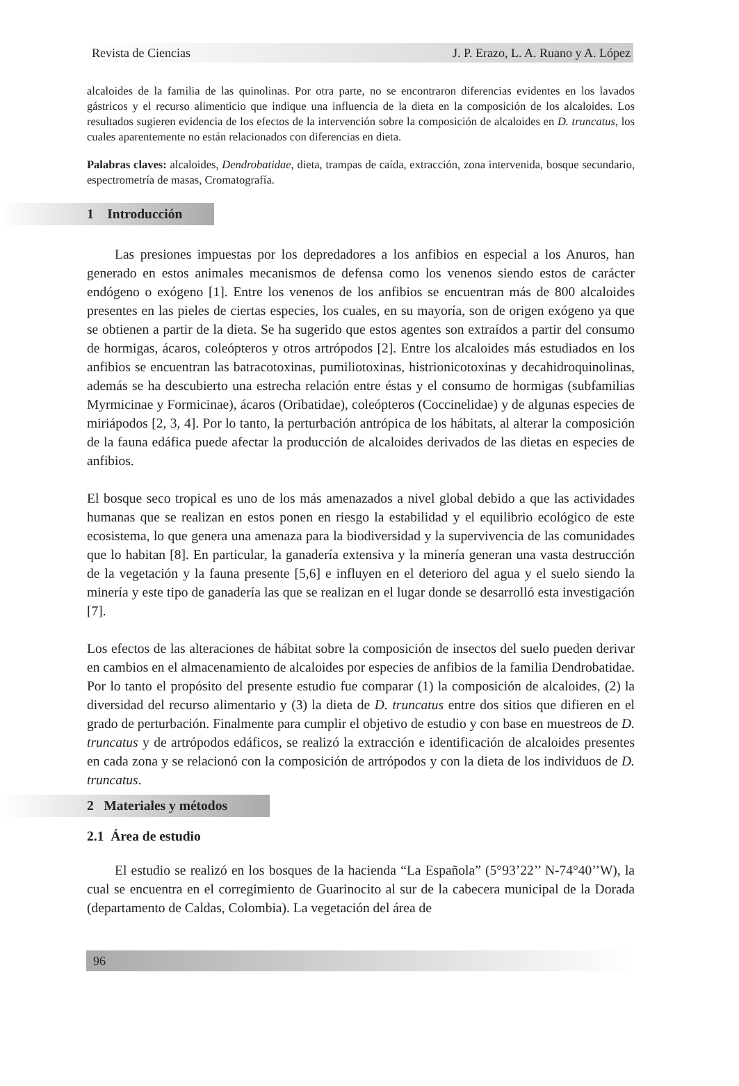Revista de Ciencias J. P. Erazo, L. A. Ruano y A. López
alcaloides de la familia de las quinolinas. Por otra parte, no se encontraron diferencias evidentes en los lavados gástricos y el recurso alimenticio que indique una influencia de la dieta en la composición de los alcaloides. Los resultados sugieren evidencia de los efectos de la intervención sobre la composición de alcaloides en D. truncatus, los cuales aparentemente no están relacionados con diferencias en dieta.
Palabras claves: alcaloides, Dendrobatidae, dieta, trampas de caída, extracción, zona intervenida, bosque secundario, espectrometría de masas, Cromatografía.
1 Introducción
Las presiones impuestas por los depredadores a los anfibios en especial a los Anuros, han generado en estos animales mecanismos de defensa como los venenos siendo estos de carácter endógeno o exógeno [1]. Entre los venenos de los anfibios se encuentran más de 800 alcaloides presentes en las pieles de ciertas especies, los cuales, en su mayoría, son de origen exógeno ya que se obtienen a partir de la dieta. Se ha sugerido que estos agentes son extraídos a partir del consumo de hormigas, ácaros, coleópteros y otros artrópodos [2]. Entre los alcaloides más estudiados en los anfibios se encuentran las batracotoxinas, pumiliotoxinas, histrionicotoxinas y decahidroquinolinas, además se ha descubierto una estrecha relación entre éstas y el consumo de hormigas (subfamilias Myrmicinae y Formicinae), ácaros (Oribatidae), coleópteros (Coccinelidae) y de algunas especies de miriápodos [2, 3, 4]. Por lo tanto, la perturbación antrópica de los hábitats, al alterar la composición de la fauna edáfica puede afectar la producción de alcaloides derivados de las dietas en especies de anfibios.
El bosque seco tropical es uno de los más amenazados a nivel global debido a que las actividades humanas que se realizan en estos ponen en riesgo la estabilidad y el equilibrio ecológico de este ecosistema, lo que genera una amenaza para la biodiversidad y la supervivencia de las comunidades que lo habitan [8]. En particular, la ganadería extensiva y la minería generan una vasta destrucción de la vegetación y la fauna presente [5,6] e influyen en el deterioro del agua y el suelo siendo la minería y este tipo de ganadería las que se realizan en el lugar donde se desarrolló esta investigación [7].
Los efectos de las alteraciones de hábitat sobre la composición de insectos del suelo pueden derivar en cambios en el almacenamiento de alcaloides por especies de anfibios de la familia Dendrobatidae. Por lo tanto el propósito del presente estudio fue comparar (1) la composición de alcaloides, (2) la diversidad del recurso alimentario y (3) la dieta de D. truncatus entre dos sitios que difieren en el grado de perturbación. Finalmente para cumplir el objetivo de estudio y con base en muestreos de D. truncatus y de artrópodos edáficos, se realizó la extracción e identificación de alcaloides presentes en cada zona y se relacionó con la composición de artrópodos y con la dieta de los individuos de D. truncatus.
2 Materiales y métodos
2.1 Área de estudio
El estudio se realizó en los bosques de la hacienda “La Española” (5°93’22’’ N-74°40’’W), la cual se encuentra en el corregimiento de Guarinocito al sur de la cabecera municipal de la Dorada (departamento de Caldas, Colombia). La vegetación del área de
96